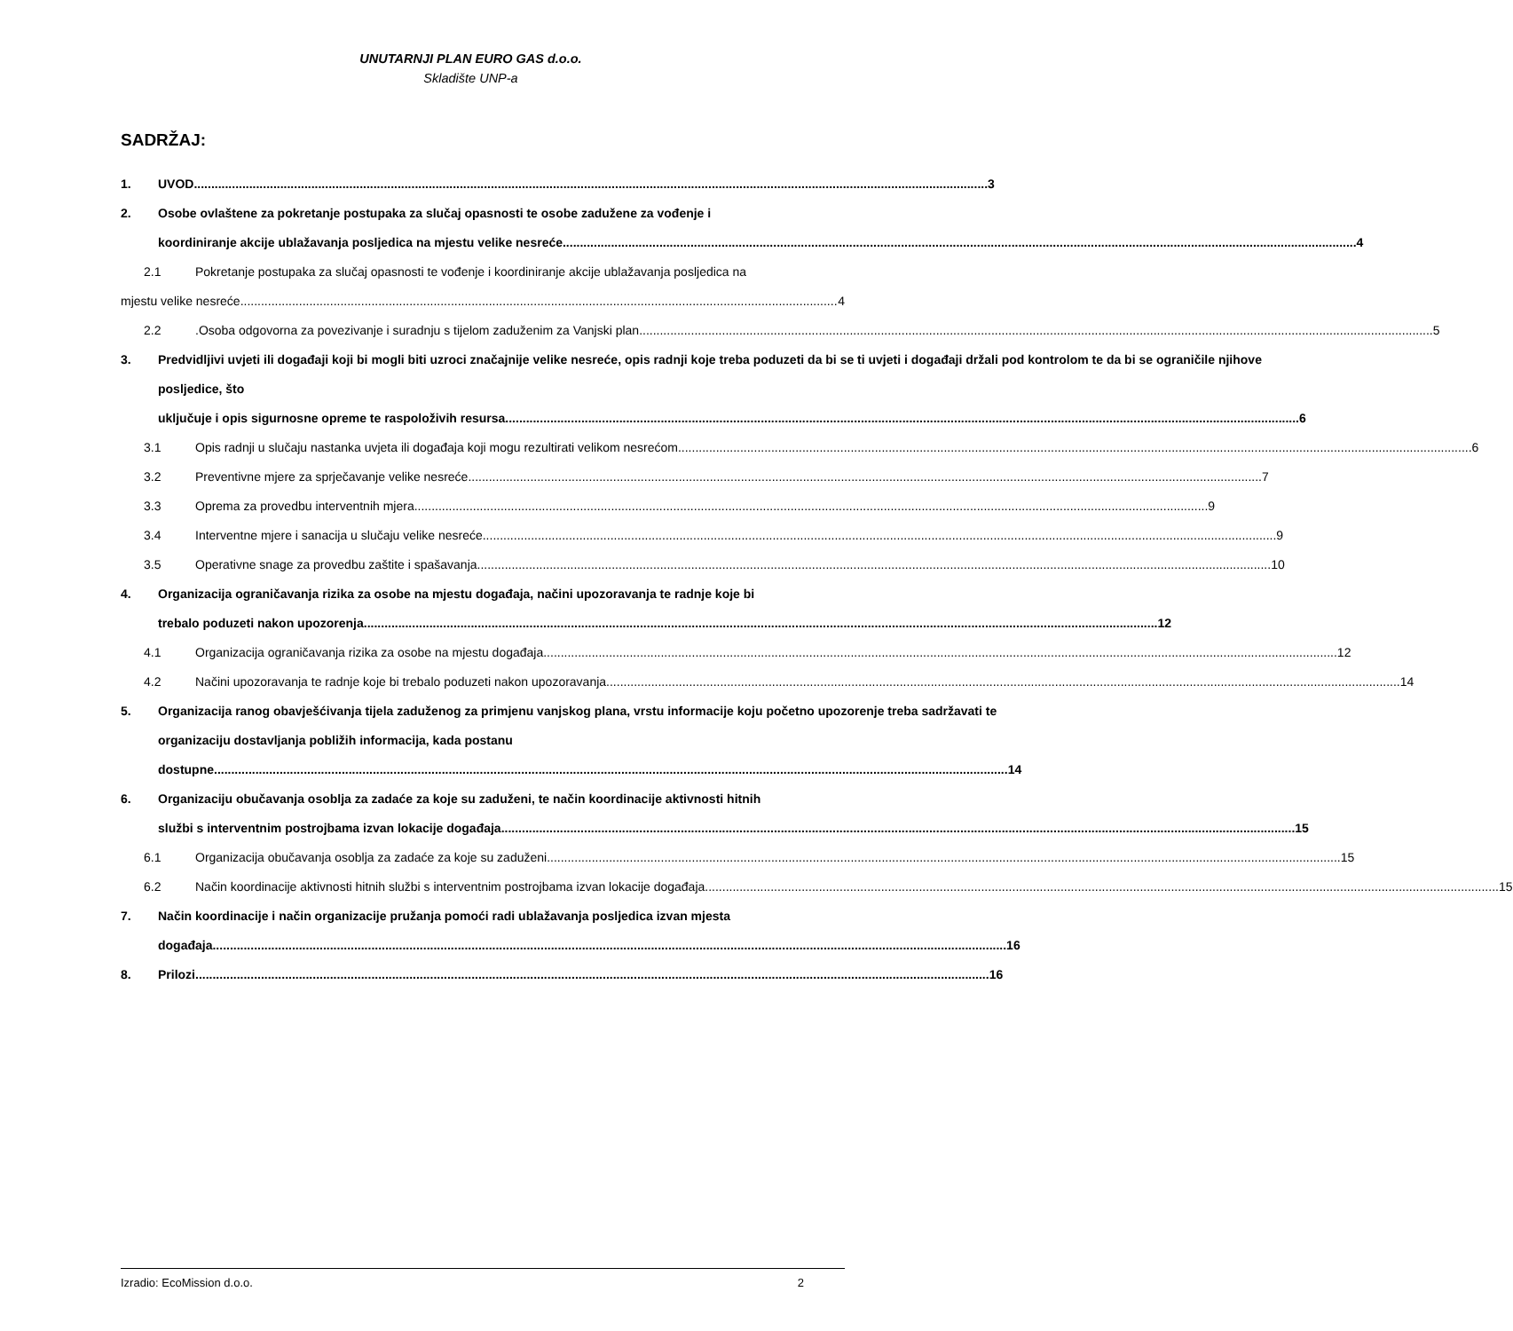UNUTARNJI PLAN EURO GAS d.o.o.
Skladište UNP-a
SADRŽAJ:
1. UVOD 3
2. Osobe ovlaštene za pokretanje postupaka za slučaj opasnosti te osobe zadužene za vođenje i
koordiniranje akcije ublažavanja posljedica na mjestu velike nesreće 4
2.1 Pokretanje postupaka za slučaj opasnosti te vođenje i koordiniranje akcije ublažavanja posljedica na
mjestu velike nesreće 4
2.2 .Osoba odgovorna za povezivanje i suradnju s tijelom zaduženim za Vanjski plan 5
3. Predvidljivi uvjeti ili događaji koji bi mogli biti uzroci značajnije velike nesreće, opis radnji koje treba poduzeti da bi se ti uvjeti i događaji držali pod kontrolom te da bi se ograničile njihove posljedice, što
uključuje i opis sigurnosne opreme te raspoloživih resursa 6
3.1 Opis radnji u slučaju nastanka uvjeta ili događaja koji mogu rezultirati velikom nesrećom 6
3.2 Preventivne mjere za sprječavanje velike nesreće 7
3.3 Oprema za provedbu interventnih mjera 9
3.4 Interventne mjere i sanacija u slučaju velike nesreće 9
3.5 Operativne snage za provedbu zaštite i spašavanja 10
4. Organizacija ograničavanja rizika za osobe na mjestu događaja, načini upozoravanja te radnje koje bi
trebalo poduzeti nakon upozorenja 12
4.1 Organizacija ograničavanja rizika za osobe na mjestu događaja 12
4.2 Načini upozoravanja te radnje koje bi trebalo poduzeti nakon upozoravanja 14
5. Organizacija ranog obavješćivanja tijela zaduženog za primjenu vanjskog plana, vrstu informacije koju početno upozorenje treba sadržavati te organizaciju dostavljanja pobližih informacija, kada postanu
dostupne 14
6. Organizaciju obučavanja osoblja za zadaće za koje su zaduženi, te način koordinacije aktivnosti hitnih
službi s interventnim postrojbama izvan lokacije događaja 15
6.1 Organizacija obučavanja osoblja za zadaće za koje su zaduženi 15
6.2 Način koordinacije aktivnosti hitnih službi s interventnim postrojbama izvan lokacije događaja 15
7. Način koordinacije i način organizacije pružanja pomoći radi ublažavanja posljedica izvan mjesta
događaja 16
8. Prilozi 16
Izradio: EcoMission d.o.o. 2